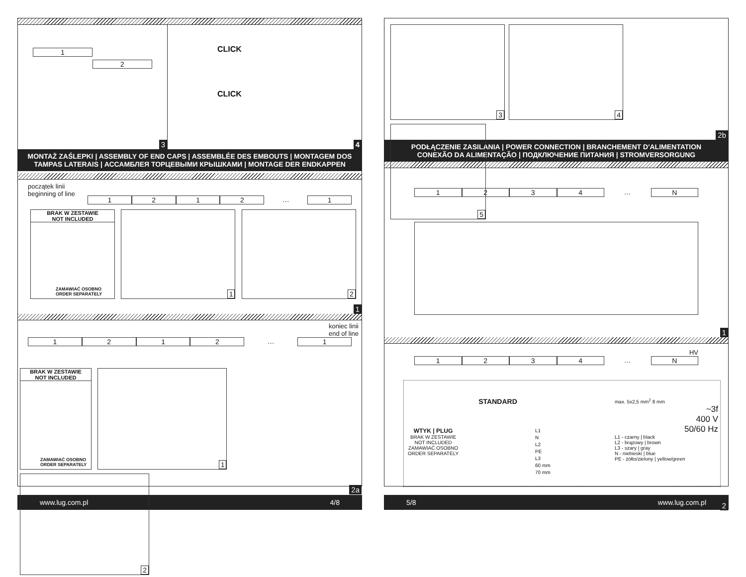1
2
3
CLICK
CLICK
4
MONTAŻ ZAŚLEPKI | ASSEMBLY OF END CAPS | ASSEMBLÉE DES EMBOUTS | MONTAGEM DOS TAMPAS LATERAIS | АССАМБЛЕЯ ТОРЦЕВЫМИ КРЫШКАМИ | MONTAGE DER ENDKAPPEN
początek linii
beginning of line
1212 … 1
BRAK W ZESTAWIE
NOT INCLUDED
ZAMAWIAĆ OSOBNO
ORDER SEPARATELY
1 2
1
koniec linii
end of line
1212 … 1
BRAK W ZESTAWIE
NOT INCLUDED
ZAMAWIAĆ OSOBNO
ORDER SEPARATELY
1 2
2a
www.lug.com.pl 4/8
3 4 5
2b
PODŁĄCZENIE ZASILANIA | POWER CONNECTION | BRANCHEMENT D'ALIMENTATION
CONEXÃO DA ALIMENTAÇÃO | ПОДКЛЮЧЕНИЕ ПИТАНИЯ | STROMVERSORGUNG
1234 … N
1
HV
1234 … N
WTYK | PLUG
BRAK W ZESTAWIE
NOT INCLUDED
ZAMAWIAĆ OSOBNO
ORDER SEPARATELY
STANDARD
L1
N
L2
PE
L3
60 mm
70 mm
max. 5x2,5 mm<sup>2</sup> 8 mm
~3f
400 V
50/60 Hz
L1 - czarny | black
L2 - brązowy | brown
L3 - szary | gray
N - niebieski | blue
PE - żółto/zielony | yellow/green
2
5/8 www.lug.com.pl